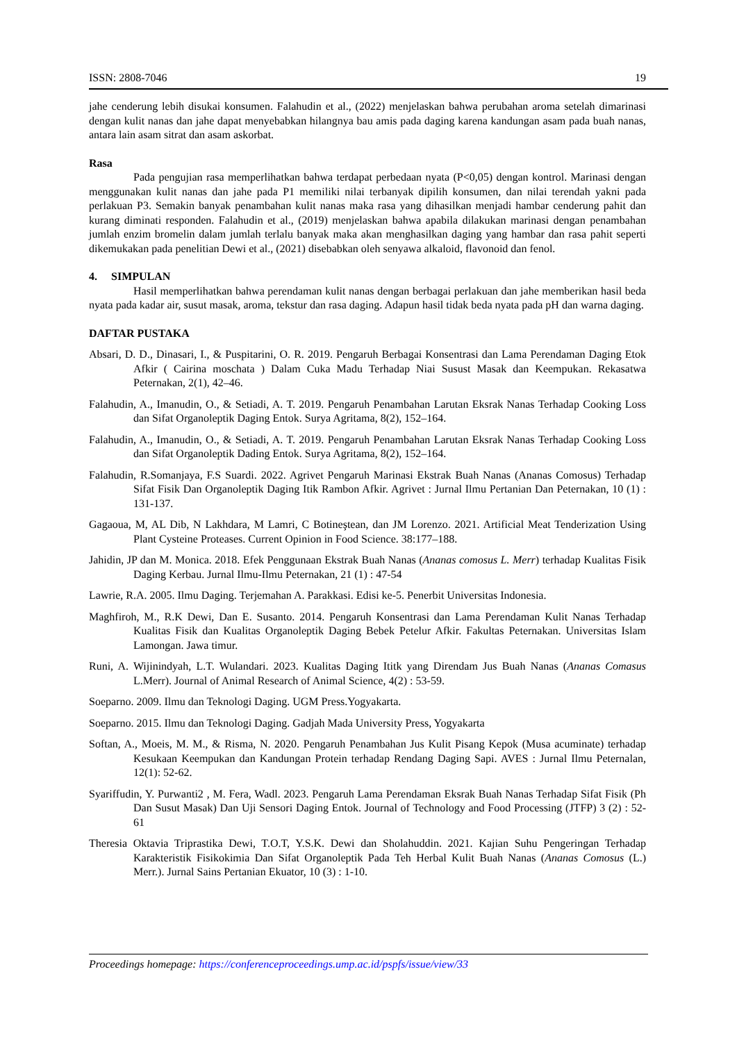ISSN: 2808-7046 19
jahe cenderung lebih disukai konsumen. Falahudin et al., (2022) menjelaskan bahwa perubahan aroma setelah dimarinasi dengan kulit nanas dan jahe dapat menyebabkan hilangnya bau amis pada daging karena kandungan asam pada buah nanas, antara lain asam sitrat dan asam askorbat.
Rasa
Pada pengujian rasa memperlihatkan bahwa terdapat perbedaan nyata (P<0,05) dengan kontrol. Marinasi dengan menggunakan kulit nanas dan jahe pada P1 memiliki nilai terbanyak dipilih konsumen, dan nilai terendah yakni pada perlakuan P3. Semakin banyak penambahan kulit nanas maka rasa yang dihasilkan menjadi hambar cenderung pahit dan kurang diminati responden. Falahudin et al., (2019) menjelaskan bahwa apabila dilakukan marinasi dengan penambahan jumlah enzim bromelin dalam jumlah terlalu banyak maka akan menghasilkan daging yang hambar dan rasa pahit seperti dikemukakan pada penelitian Dewi et al., (2021) disebabkan oleh senyawa alkaloid, flavonoid dan fenol.
4. SIMPULAN
Hasil memperlihatkan bahwa perendaman kulit nanas dengan berbagai perlakuan dan jahe memberikan hasil beda nyata pada kadar air, susut masak, aroma, tekstur dan rasa daging. Adapun hasil tidak beda nyata pada pH dan warna daging.
DAFTAR PUSTAKA
Absari, D. D., Dinasari, I., & Puspitarini, O. R. 2019. Pengaruh Berbagai Konsentrasi dan Lama Perendaman Daging Etok Afkir ( Cairina moschata ) Dalam Cuka Madu Terhadap Niai Susust Masak dan Keempukan. Rekasatwa Peternakan, 2(1), 42–46.
Falahudin, A., Imanudin, O., & Setiadi, A. T. 2019. Pengaruh Penambahan Larutan Eksrak Nanas Terhadap Cooking Loss dan Sifat Organoleptik Daging Entok. Surya Agritama, 8(2), 152–164.
Falahudin, A., Imanudin, O., & Setiadi, A. T. 2019. Pengaruh Penambahan Larutan Eksrak Nanas Terhadap Cooking Loss dan Sifat Organoleptik Dading Entok. Surya Agritama, 8(2), 152–164.
Falahudin, R.Somanjaya, F.S Suardi. 2022. Agrivet Pengaruh Marinasi Ekstrak Buah Nanas (Ananas Comosus) Terhadap Sifat Fisik Dan Organoleptik Daging Itik Rambon Afkir. Agrivet : Jurnal Ilmu Pertanian Dan Peternakan, 10 (1) : 131-137.
Gagaoua, M, AL Dib, N Lakhdara, M Lamri, C Botineştean, dan JM Lorenzo. 2021. Artificial Meat Tenderization Using Plant Cysteine Proteases. Current Opinion in Food Science. 38:177–188.
Jahidin, JP dan M. Monica. 2018. Efek Penggunaan Ekstrak Buah Nanas (Ananas comosus L. Merr) terhadap Kualitas Fisik Daging Kerbau. Jurnal Ilmu-Ilmu Peternakan, 21 (1) : 47-54
Lawrie, R.A. 2005. Ilmu Daging. Terjemahan A. Parakkasi. Edisi ke-5. Penerbit Universitas Indonesia.
Maghfiroh, M., R.K Dewi, Dan E. Susanto. 2014. Pengaruh Konsentrasi dan Lama Perendaman Kulit Nanas Terhadap Kualitas Fisik dan Kualitas Organoleptik Daging Bebek Petelur Afkir. Fakultas Peternakan. Universitas Islam Lamongan. Jawa timur.
Runi, A. Wijinindyah, L.T. Wulandari. 2023. Kualitas Daging Ititk yang Direndam Jus Buah Nanas (Ananas Comasus L.Merr). Journal of Animal Research of Animal Science, 4(2) : 53-59.
Soeparno. 2009. Ilmu dan Teknologi Daging. UGM Press.Yogyakarta.
Soeparno. 2015. Ilmu dan Teknologi Daging. Gadjah Mada University Press, Yogyakarta
Softan, A., Moeis, M. M., & Risma, N. 2020. Pengaruh Penambahan Jus Kulit Pisang Kepok (Musa acuminate) terhadap Kesukaan Keempukan dan Kandungan Protein terhadap Rendang Daging Sapi. AVES : Jurnal Ilmu Peternalan, 12(1): 52-62.
Syariffudin, Y. Purwanti2 , M. Fera, Wadl. 2023. Pengaruh Lama Perendaman Eksrak Buah Nanas Terhadap Sifat Fisik (Ph Dan Susut Masak) Dan Uji Sensori Daging Entok. Journal of Technology and Food Processing (JTFP) 3 (2) : 52-61
Theresia Oktavia Triprastika Dewi, T.O.T, Y.S.K. Dewi dan Sholahuddin. 2021. Kajian Suhu Pengeringan Terhadap Karakteristik Fisikokimia Dan Sifat Organoleptik Pada Teh Herbal Kulit Buah Nanas (Ananas Comosus (L.) Merr.). Jurnal Sains Pertanian Ekuator, 10 (3) : 1-10.
Proceedings homepage: https://conferenceproceedings.ump.ac.id/pspfs/issue/view/33